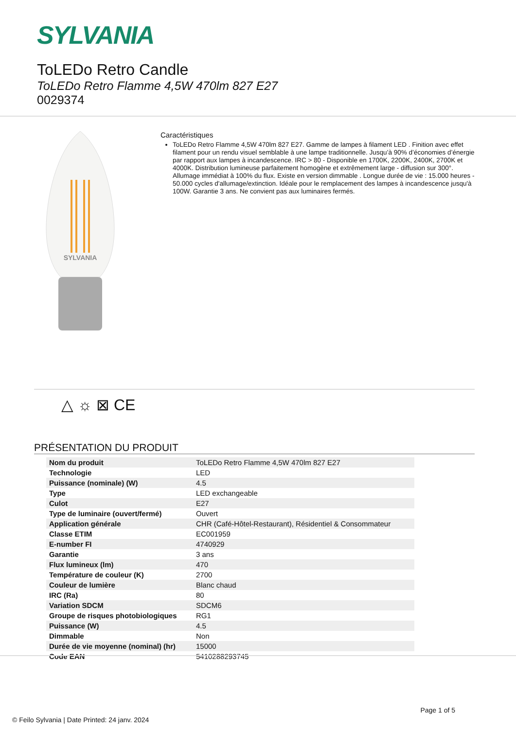SYLVANIA
ToLEDo Retro Candle
ToLEDo Retro Flamme 4,5W 470lm 827 E27
0029374
SYLVANIA
Caractéristiques
ToLEDo Retro Flamme 4,5W 470lm 827 E27. Gamme de lampes à filament LED . Finition avec effet filament pour un rendu visuel semblable à une lampe traditionnelle. Jusqu’à 90% d’économies d’énergie par rapport aux lampes à incandescence. IRC > 80 - Disponible en 1700K, 2200K, 2400K, 2700K et 4000K. Distribution lumineuse parfaitement homogène et extrêmement large - diffusion sur 300°. Allumage immédiat à 100% du flux. Existe en version dimmable . Longue durée de vie : 15.000 heures - 50.000 cycles d'allumage/extinction. Idéale pour le remplacement des lampes à incandescence jusqu'à 100W. Garantie 3 ans. Ne convient pas aux luminaires fermés.
△ ☼ ⊠ CE
PRÉSENTATION DU PRODUIT
| Nom du produit | ToLEDo Retro Flamme 4,5W 470lm 827 E27 |
| Technologie | LED |
| Puissance (nominale) (W) | 4.5 |
| Type | LED exchangeable |
| Culot | E27 |
| Type de luminaire (ouvert/fermé) | Ouvert |
| Application générale | CHR (Café-Hôtel-Restaurant), Résidentiel & Consommateur |
| Classe ETIM | EC001959 |
| E-number FI | 4740929 |
| Garantie | 3 ans |
| Flux lumineux (lm) | 470 |
| Température de couleur (K) | 2700 |
| Couleur de lumière | Blanc chaud |
| IRC (Ra) | 80 |
| Variation SDCM | SDCM6 |
| Groupe de risques photobiologiques | RG1 |
| Puissance (W) | 4.5 |
| Dimmable | Non |
| Durée de vie moyenne (nominal) (hr) | 15000 |
| Code EAN | 5410288293745 |
Page 1 of 5
© Feilo Sylvania | Date Printed: 24 janv. 2024